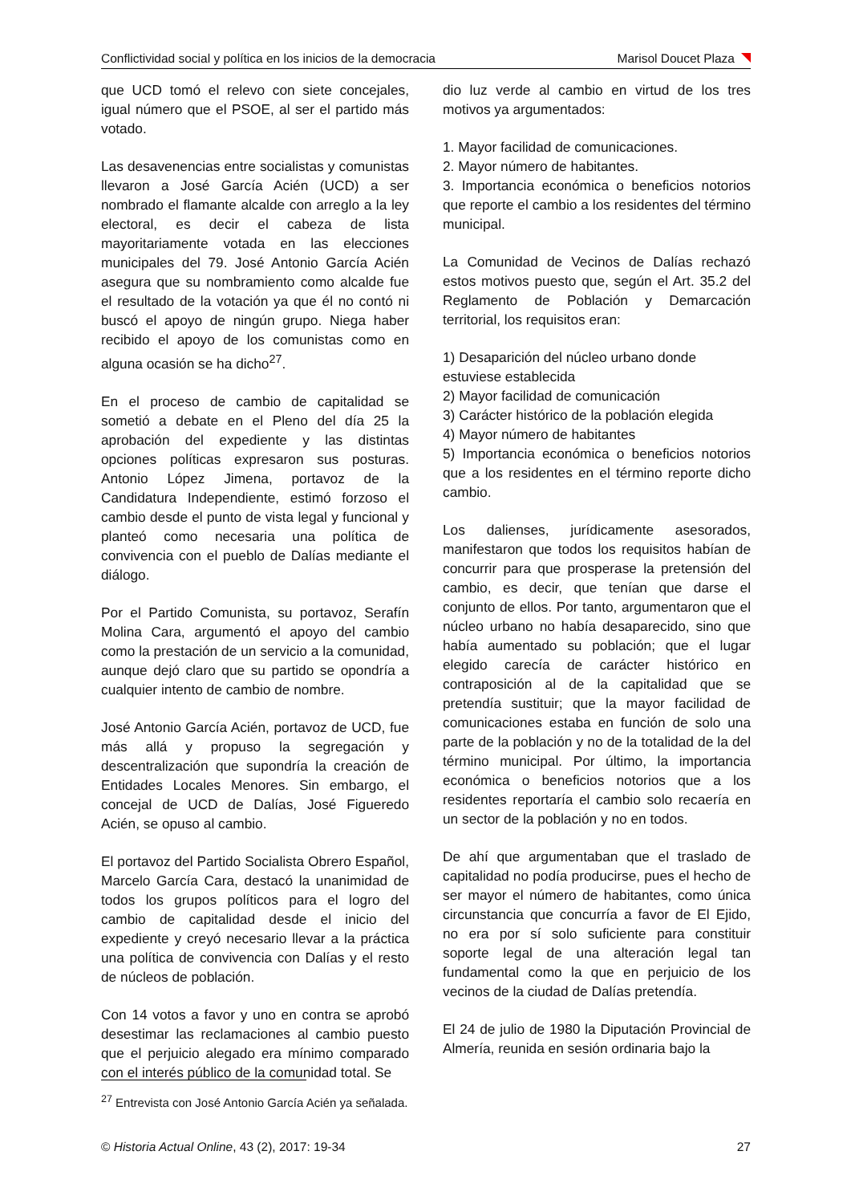Conflictividad social y política en los inicios de la democracia Marisol Doucet Plaza
que UCD tomó el relevo con siete concejales, igual número que el PSOE, al ser el partido más votado.
Las desavenencias entre socialistas y comunistas llevaron a José García Acién (UCD) a ser nombrado el flamante alcalde con arreglo a la ley electoral, es decir el cabeza de lista mayoritariamente votada en las elecciones municipales del 79. José Antonio García Acién asegura que su nombramiento como alcalde fue el resultado de la votación ya que él no contó ni buscó el apoyo de ningún grupo. Niega haber recibido el apoyo de los comunistas como en alguna ocasión se ha dicho<sup>27</sup>.
En el proceso de cambio de capitalidad se sometió a debate en el Pleno del día 25 la aprobación del expediente y las distintas opciones políticas expresaron sus posturas. Antonio López Jimena, portavoz de la Candidatura Independiente, estimó forzoso el cambio desde el punto de vista legal y funcional y planteó como necesaria una política de convivencia con el pueblo de Dalías mediante el diálogo.
Por el Partido Comunista, su portavoz, Serafín Molina Cara, argumentó el apoyo del cambio como la prestación de un servicio a la comunidad, aunque dejó claro que su partido se opondría a cualquier intento de cambio de nombre.
José Antonio García Acién, portavoz de UCD, fue más allá y propuso la segregación y descentralización que supondría la creación de Entidades Locales Menores. Sin embargo, el concejal de UCD de Dalías, José Figueredo Acién, se opuso al cambio.
El portavoz del Partido Socialista Obrero Español, Marcelo García Cara, destacó la unanimidad de todos los grupos políticos para el logro del cambio de capitalidad desde el inicio del expediente y creyó necesario llevar a la práctica una política de convivencia con Dalías y el resto de núcleos de población.
Con 14 votos a favor y uno en contra se aprobó desestimar las reclamaciones al cambio puesto que el perjuicio alegado era mínimo comparado con el interés público de la comunidad total. Se
dio luz verde al cambio en virtud de los tres motivos ya argumentados:
1. Mayor facilidad de comunicaciones.
2. Mayor número de habitantes.
3. Importancia económica o beneficios notorios que reporte el cambio a los residentes del término municipal.
La Comunidad de Vecinos de Dalías rechazó estos motivos puesto que, según el Art. 35.2 del Reglamento de Población y Demarcación territorial, los requisitos eran:
1) Desaparición del núcleo urbano donde estuviese establecida
2) Mayor facilidad de comunicación
3) Carácter histórico de la población elegida
4) Mayor número de habitantes
5) Importancia económica o beneficios notorios que a los residentes en el término reporte dicho cambio.
Los dalienses, jurídicamente asesorados, manifestaron que todos los requisitos habían de concurrir para que prosperase la pretensión del cambio, es decir, que tenían que darse el conjunto de ellos. Por tanto, argumentaron que el núcleo urbano no había desaparecido, sino que había aumentado su población; que el lugar elegido carecía de carácter histórico en contraposición al de la capitalidad que se pretendía sustituir; que la mayor facilidad de comunicaciones estaba en función de solo una parte de la población y no de la totalidad de la del término municipal. Por último, la importancia económica o beneficios notorios que a los residentes reportaría el cambio solo recaería en un sector de la población y no en todos.
De ahí que argumentaban que el traslado de capitalidad no podía producirse, pues el hecho de ser mayor el número de habitantes, como única circunstancia que concurría a favor de El Ejido, no era por sí solo suficiente para constituir soporte legal de una alteración legal tan fundamental como la que en perjuicio de los vecinos de la ciudad de Dalías pretendía.
El 24 de julio de 1980 la Diputación Provincial de Almería, reunida en sesión ordinaria bajo la
<sup>27</sup> Entrevista con José Antonio García Acién ya señalada.
© Historia Actual Online, 43 (2), 2017: 19-34 27